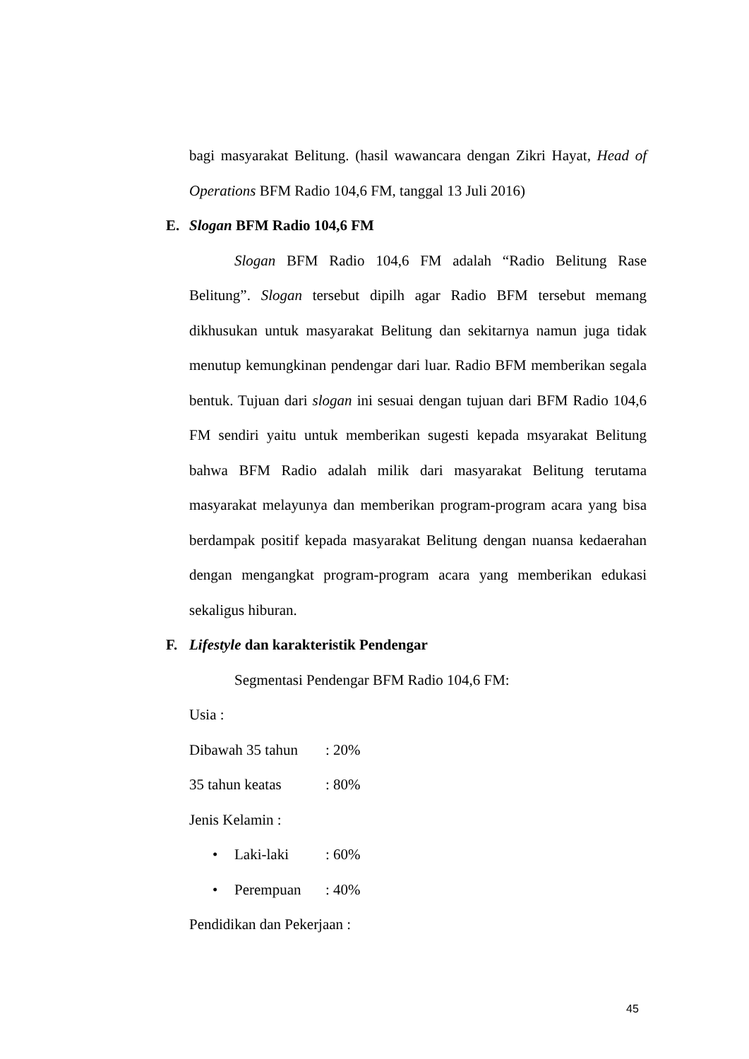bagi masyarakat Belitung. (hasil wawancara dengan Zikri Hayat, Head of Operations BFM Radio 104,6 FM, tanggal 13 Juli 2016)
E. Slogan BFM Radio 104,6 FM
Slogan BFM Radio 104,6 FM adalah “Radio Belitung Rase Belitung”. Slogan tersebut dipilh agar Radio BFM tersebut memang dikhusukan untuk masyarakat Belitung dan sekitarnya namun juga tidak menutup kemungkinan pendengar dari luar. Radio BFM memberikan segala bentuk. Tujuan dari slogan ini sesuai dengan tujuan dari BFM Radio 104,6 FM sendiri yaitu untuk memberikan sugesti kepada msyarakat Belitung bahwa BFM Radio adalah milik dari masyarakat Belitung terutama masyarakat melayunya dan memberikan program-program acara yang bisa berdampak positif kepada masyarakat Belitung dengan nuansa kedaerahan dengan mengangkat program-program acara yang memberikan edukasi sekaligus hiburan.
F. Lifestyle dan karakteristik Pendengar
Segmentasi Pendengar BFM Radio 104,6 FM:
Usia :
Dibawah 35 tahun : 20%
35 tahun keatas : 80%
Jenis Kelamin :
• Laki-laki : 60%
• Perempuan : 40%
Pendidikan dan Pekerjaan :
45